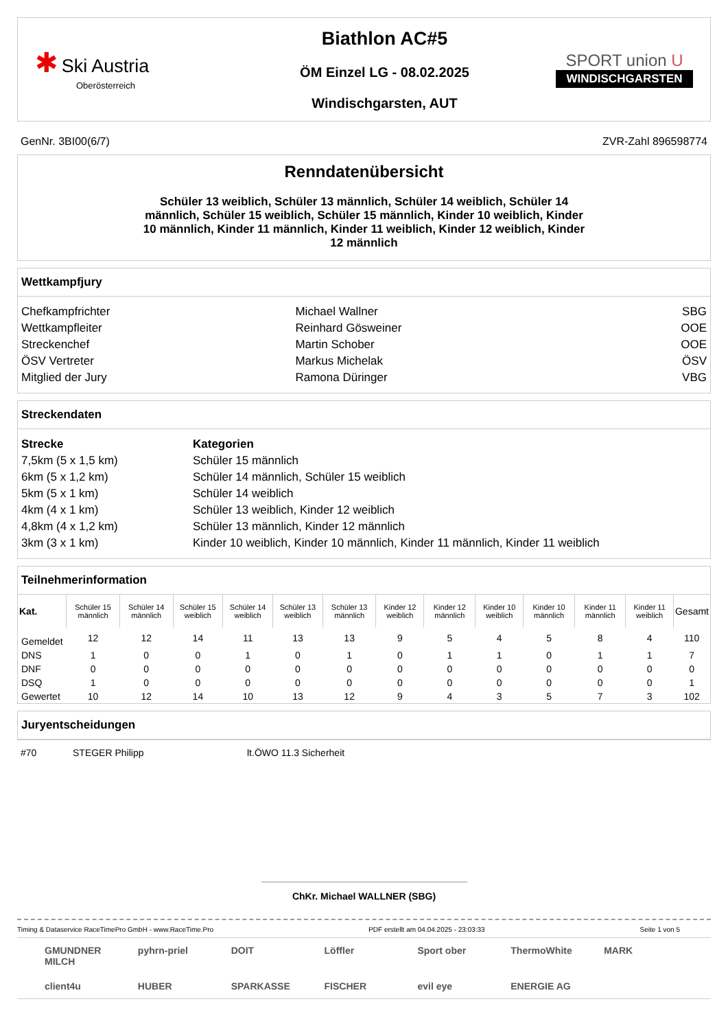✱ Ski Austria
Oberösterreich
Biathlon AC#5
ÖM Einzel LG - 08.02.2025
Windischgarsten, AUT
SPORT union U
WINDISCHGARSTEN
GenNr. 3BI00(6/7) ZVR-Zahl 896598774
Renndatenübersicht
Schüler 13 weiblich, Schüler 13 männlich, Schüler 14 weiblich, Schüler 14 männlich, Schüler 15 weiblich, Schüler 15 männlich, Kinder 10 weiblich, Kinder 10 männlich, Kinder 11 männlich, Kinder 11 weiblich, Kinder 12 weiblich, Kinder 12 männlich
Wettkampfjury
| Chefkampfrichter | Michael Wallner | SBG |
| Wettkampfleiter | Reinhard Gösweiner | OOE |
| Streckenchef | Martin Schober | OOE |
| ÖSV Vertreter | Markus Michelak | ÖSV |
| Mitglied der Jury | Ramona Düringer | VBG |
Streckendaten
| Strecke | Kategorien |
| --- | --- |
| 7,5km (5 x 1,5 km) | Schüler 15 männlich |
| 6km (5 x 1,2 km) | Schüler 14 männlich, Schüler 15 weiblich |
| 5km (5 x 1 km) | Schüler 14 weiblich |
| 4km (4 x 1 km) | Schüler 13 weiblich, Kinder 12 weiblich |
| 4,8km (4 x 1,2 km) | Schüler 13 männlich, Kinder 12 männlich |
| 3km (3 x 1 km) | Kinder 10 weiblich, Kinder 10 männlich, Kinder 11 männlich, Kinder 11 weiblich |
Teilnehmerinformation
| Kat. | Schüler 15 männlich | Schüler 14 männlich | Schüler 15 weiblich | Schüler 14 weiblich | Schüler 13 weiblich | Schüler 13 männlich | Kinder 12 weiblich | Kinder 12 männlich | Kinder 10 weiblich | Kinder 10 männlich | Kinder 11 männlich | Kinder 11 weiblich | Gesamt |
| --- | --- | --- | --- | --- | --- | --- | --- | --- | --- | --- | --- | --- | --- |
| Gemeldet | 12 | 12 | 14 | 11 | 13 | 13 | 9 | 5 | 4 | 5 | 8 | 4 | 110 |
| DNS | 1 | 0 | 0 | 1 | 0 | 1 | 0 | 1 | 1 | 0 | 1 | 1 | 7 |
| DNF | 0 | 0 | 0 | 0 | 0 | 0 | 0 | 0 | 0 | 0 | 0 | 0 | 0 |
| DSQ | 1 | 0 | 0 | 0 | 0 | 0 | 0 | 0 | 0 | 0 | 0 | 0 | 1 |
| Gewertet | 10 | 12 | 14 | 10 | 13 | 12 | 9 | 4 | 3 | 5 | 7 | 3 | 102 |
Juryentscheidungen
#70 STEGER Philipp lt.ÖWO 11.3 Sicherheit
ChKr. Michael WALLNER (SBG)
Timing & Dataservice RaceTimePro GmbH - www.RaceTime.Pro PDF erstellt am 04.04.2025 - 23:03:33 Seite 1 von 5
GMUNDNER MILCH pyhrn-priel DOIT Löffler Sport ober ThermoWhite MARK client4u HUBER SPARKASSE FISCHER evil eye ENERGIE AG